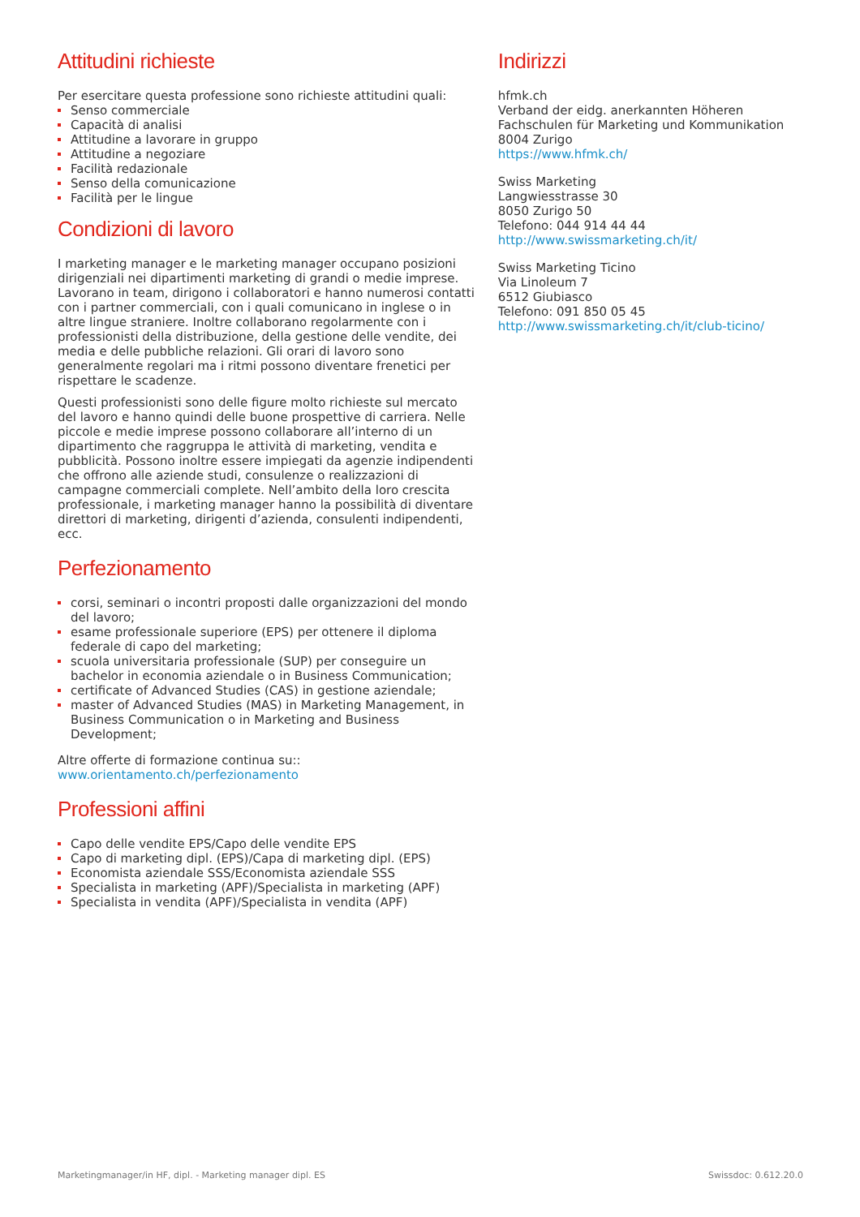Attitudini richieste
Per esercitare questa professione sono richieste attitudini quali:
Senso commerciale
Capacità di analisi
Attitudine a lavorare in gruppo
Attitudine a negoziare
Facilità redazionale
Senso della comunicazione
Facilità per le lingue
Condizioni di lavoro
I marketing manager e le marketing manager occupano posizioni dirigenziali nei dipartimenti marketing di grandi o medie imprese. Lavorano in team, dirigono i collaboratori e hanno numerosi contatti con i partner commerciali, con i quali comunicano in inglese o in altre lingue straniere. Inoltre collaborano regolarmente con i professionisti della distribuzione, della gestione delle vendite, dei media e delle pubbliche relazioni. Gli orari di lavoro sono generalmente regolari ma i ritmi possono diventare frenetici per rispettare le scadenze.
Questi professionisti sono delle figure molto richieste sul mercato del lavoro e hanno quindi delle buone prospettive di carriera. Nelle piccole e medie imprese possono collaborare all’interno di un dipartimento che raggruppa le attività di marketing, vendita e pubblicità. Possono inoltre essere impiegati da agenzie indipendenti che offrono alle aziende studi, consulenze o realizzazioni di campagne commerciali complete. Nell’ambito della loro crescita professionale, i marketing manager hanno la possibilità di diventare direttori di marketing, dirigenti d’azienda, consulenti indipendenti, ecc.
Perfezionamento
corsi, seminari o incontri proposti dalle organizzazioni del mondo del lavoro;
esame professionale superiore (EPS) per ottenere il diploma federale di capo del marketing;
scuola universitaria professionale (SUP) per conseguire un bachelor in economia aziendale o in Business Communication;
certificate of Advanced Studies (CAS) in gestione aziendale;
master of Advanced Studies (MAS) in Marketing Management, in Business Communication o in Marketing and Business Development;
Altre offerte di formazione continua su::
www.orientamento.ch/perfezionamento
Professioni affini
Capo delle vendite EPS/Capo delle vendite EPS
Capo di marketing dipl. (EPS)/Capa di marketing dipl. (EPS)
Economista aziendale SSS/Economista aziendale SSS
Specialista in marketing (APF)/Specialista in marketing (APF)
Specialista in vendita (APF)/Specialista in vendita (APF)
Indirizzi
hfmk.ch
Verband der eidg. anerkannten Höheren Fachschulen für Marketing und Kommunikation
8004 Zurigo
https://www.hfmk.ch/
Swiss Marketing
Langwiesstrasse 30
8050 Zurigo 50
Telefono: 044 914 44 44
http://www.swissmarketing.ch/it/
Swiss Marketing Ticino
Via Linoleum 7
6512 Giubiasco
Telefono: 091 850 05 45
http://www.swissmarketing.ch/it/club-ticino/
Marketingmanager/in HF, dipl. - Marketing manager dipl. ES Swissdoc: 0.612.20.0